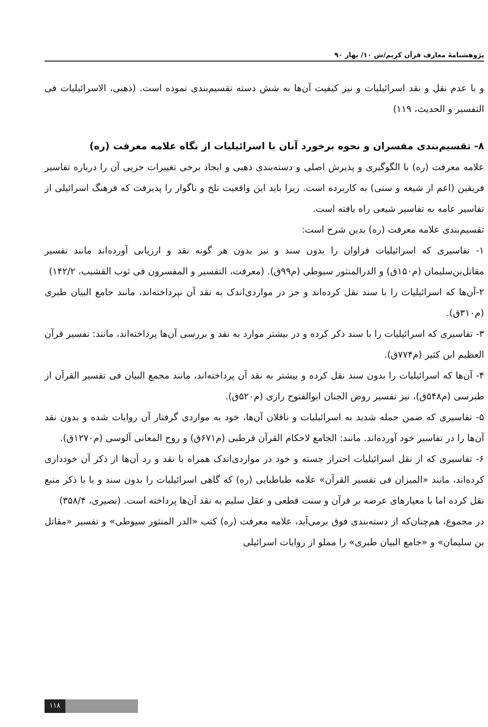پژوهشنامهٔ معارف قرآن کریم/ش ۱۰/ بهار ۹۰
و با عدم نقل و نقد اسرائیلیات و نیز کیفیت آن‌ها به شش دسته تقسیم‌بندی نموده است. (ذهبی، الاسرائیلیات فی التفسیر و الحدیث، ۱۱۹)
۸- تقسیم‌بندی مفسران و نحوه برخورد آنان با اسرائیلیات از نگاه علامه معرفت (ره)
علامه معرفت (ره) با الگوگیری و پذیرش اصلی و دسته‌بندی ذهبی و ایجاد برخی تغییرات جزیی آن را درباره تفاسیر فریقین (اعم از شیعه و سنی) به کاربرده است. زیرا باید این واقعیت تلخ و ناگوار را پذیرفت که فرهنگ اسرائیلی از تفاسیر عامه به تفاسیر شیعی راه یافته است.
تقسیم‌بندی علامه معرفت (ره) بدین شرح است:
۱- تفاسیری که اسرائیلیات فراوان را بدون سند و نیز بدون هر گونه نقد و ارزیابی آورده‌اند مانند تفسیر مقاتل‌بن‌سلیمان (م۱۵۰ق) و الدرالمنثور سیوطی (م۹۹ق). (معرفت، التفسیر و المفسرون فی ثوب القشیب، ۱۴۲/۲)
۲-آن‌ها که اسرائیلیات را با سند نقل کرده‌اند و جز در مواردی‌اندک به نقد آن نپرداخته‌اند، مانند جامع البیان طبری (م۳۱۰ق).
۳- تفاسیری که اسرائیلیات را با سند ذکر کرده و در بیشتر موارد به نقد و بررسی آن‌ها پرداخته‌اند، مانند: تفسیر قرآن العظیم ابن کثیر (م۷۷۴ق).
۴- آن‌ها که اسرائیلیات را بدون سند نقل کرده و بیشتر به نقد آن پرداخته‌اند، مانند مجمع البیان فی تفسیر القرآن از طبرسی (م۵۴۸ق)، نیز تفسیر روض الجنان ابوالفتوح رازی (م۵۲۰ق).
۵- تفاسیری که ضمن حمله شدید به اسرائیلیات و ناقلان آن‌ها، خود به مواردی گرفتار آن روایات شده و بدون نقد آن‌ها را در تفاسیر خود آورده‌اند. مانند: الجامع لاحکام القرآن قرطبی (م۶۷۱ق) و روح المعانی آلوسی (م۱۲۷۰ق).
۶- تفاسیری که از نقل اسرائیلیات احتراز جسته و خود در مواردی‌اندک همراه با نقد و رد آن‌ها از ذکر آن خودداری کرده‌اند، مانند «المیزان فی تفسیر القرآن» علامه طباطبایی (ره) که گاهی اسرائیلیات را بدون سند و یا با ذکر منبع نقل کرده اما با معیارهای عرضه بر قرآن و سنت قطعی و عقل سلیم به نقد آن‌ها پرداخته است. (نصیری، ۳۵۸/۴)
در مجموع، هم‌چنان‌که از دسته‌بندی فوق برمی‌آید، علامه معرفت (ره) کتب «الدر المنثور سیوطی» و تفسیر «مقاتل بن سلیمان» و «جامع البیان طبری» را مملو از روایات اسرائیلی
۱۱۸